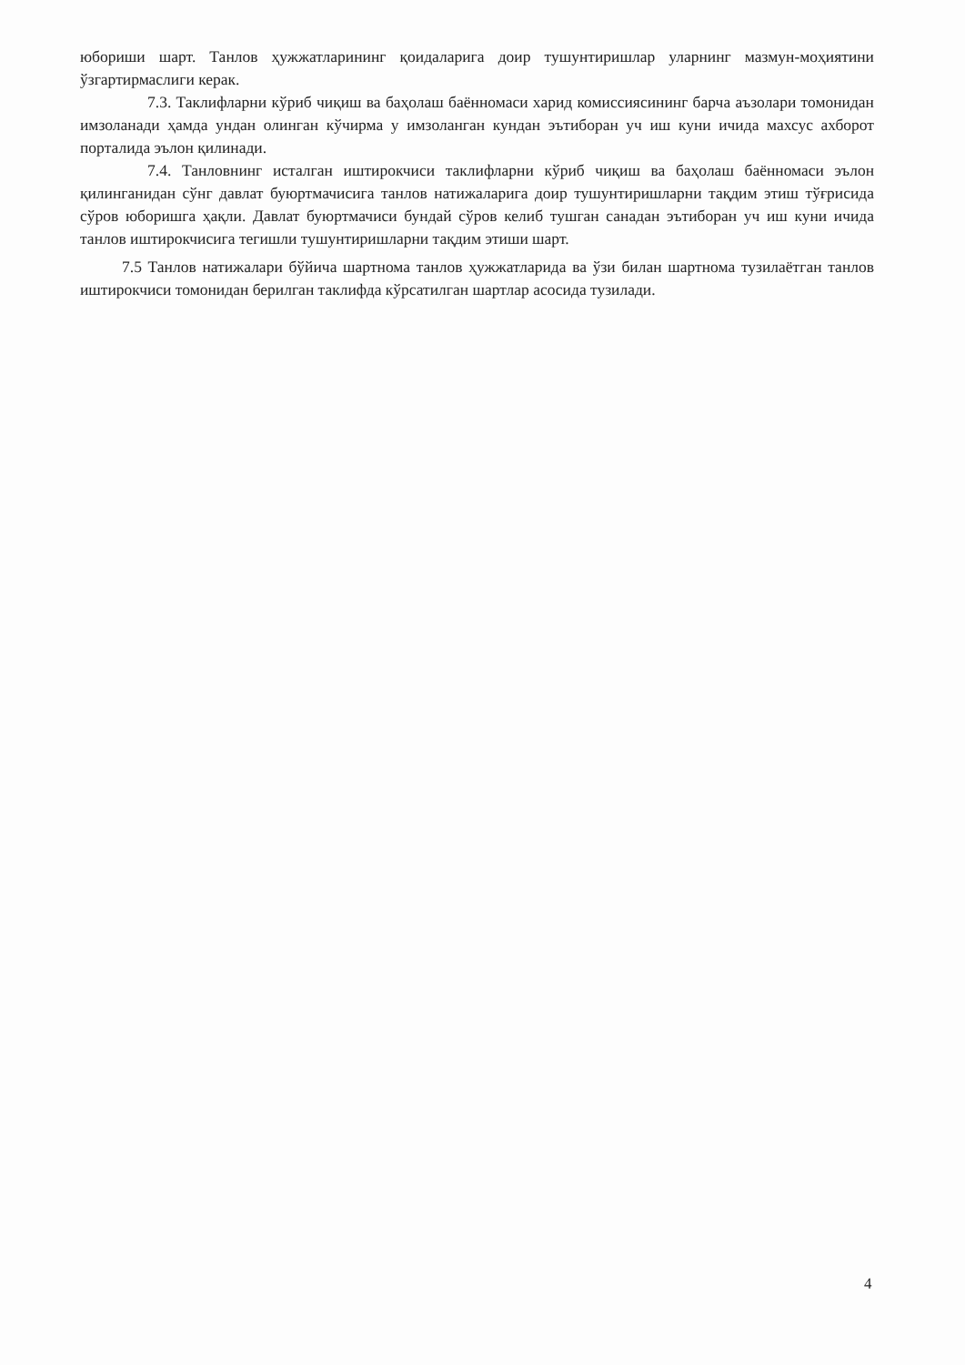юбориши шарт. Танлов ҳужжатларининг қоидаларига доир тушунтиришлар уларнинг мазмун-моҳиятини ўзгартирмаслиги керак.
7.3. Таклифларни кўриб чиқиш ва баҳолаш баённомаси харид комиссиясининг барча аъзолари томонидан имзоланади ҳамда ундан олинган кўчирма у имзоланган кундан эътиборан уч иш куни ичида махсус ахборот порталида эълон қилинади.
7.4. Танловнинг исталган иштирокчиси таклифларни кўриб чиқиш ва баҳолаш баённомаси эълон қилинганидан сўнг давлат буюртмачисига танлов натижаларига доир тушунтиришларни тақдим этиш тўғрисида сўров юборишга ҳақли. Давлат буюртмачиси бундай сўров келиб тушган санадан эътиборан уч иш куни ичида танлов иштирокчисига тегишли тушунтиришларни тақдим этиши шарт.
7.5 Танлов натижалари бўйича шартнома танлов ҳужжатларида ва ўзи билан шартнома тузилаётган танлов иштирокчиси томонидан берилган таклифда кўрсатилган шартлар асосида тузилади.
4